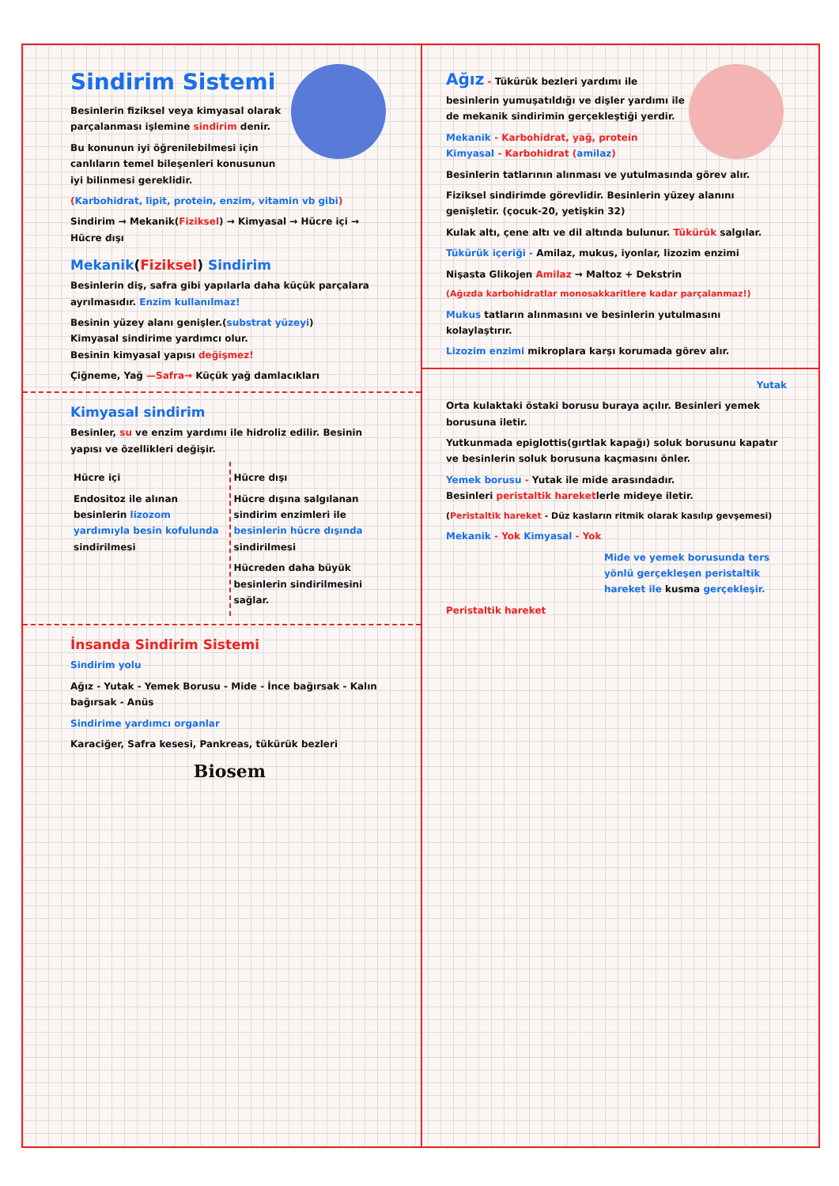Sindirim Sistemi
Besinlerin fiziksel veya kimyasal olarak parçalanması işlemine sindirim denir.
Bu konunun iyi öğrenilebilmesi için canlıların temel bileşenleri konusunun iyi bilinmesi gereklidir.
(Karbohidrat, lipit, protein, enzim, vitamin vb gibi)
Sindirim → Mekanik(Fiziksel) → Kimyasal → Hücre içi → Hücre dışı
Mekanik(Fiziksel) Sindirim
Besinlerin diş, safra gibi yapılarla daha küçük parçalara ayrılmasıdır. Enzim kullanılmaz!
Besinin yüzey alanı genişler.(substrat yüzeyi)
Kimyasal sindirime yardımcı olur.
Besinin kimyasal yapısı değişmez!
Çiğneme, Yağ —Safra→ Küçük yağ damlacıkları
Kimyasal sindirim
Besinler, su ve enzim yardımı ile hidroliz edilir. Besinin yapısı ve özellikleri değişir.
Hücre içi
Endositoz ile alınan besinlerin lizozom yardımıyla besin kofulunda sindirilmesi
Hücre dışı
Hücre dışına salgılanan sindirim enzimleri ile besinlerin hücre dışında sindirilmesi
Hücreden daha büyük besinlerin sindirilmesini sağlar.
İnsanda Sindirim Sistemi
Sindirim yolu
Ağız - Yutak - Yemek Borusu - Mide - İnce bağırsak - Kalın bağırsak - Anüs
Sindirime yardımcı organlar
Karaciğer, Safra kesesi, Pankreas, tükürük bezleri
Biosem
Ağız - Tükürük bezleri yardımı ile besinlerin yumuşatıldığı ve dişler yardımı ile de mekanik sindirimin gerçekleştiği yerdir.
Mekanik - Karbohidrat, yağ, protein
Kimyasal - Karbohidrat (amilaz)
Besinlerin tatlarının alınması ve yutulmasında görev alır.
Fiziksel sindirimde görevlidir. Besinlerin yüzey alanını genişletir. (çocuk-20, yetişkin 32)
Kulak altı, çene altı ve dil altında bulunur. Tükürük salgılar.
Tükürük içeriği - Amilaz, mukus, iyonlar, lizozim enzimi
Nişasta Glikojen Amilaz → Maltoz + Dekstrin
(Ağızda karbohidratlar monosakkaritlere kadar parçalanmaz!)
Mukus tatların alınmasını ve besinlerin yutulmasını kolaylaştırır.
Lizozim enzimi mikroplara karşı korumada görev alır.
Yutak
Orta kulaktaki östaki borusu buraya açılır. Besinleri yemek borusuna iletir.
Yutkunmada epiglottis(gırtlak kapağı) soluk borusunu kapatır ve besinlerin soluk borusuna kaçmasını önler.
Yemek borusu - Yutak ile mide arasındadır.
Besinleri peristaltik hareketlerle mideye iletir.
(Peristaltik hareket - Düz kasların ritmik olarak kasılıp gevşemesi)
Mekanik - Yok Kimyasal - Yok
Mide ve yemek borusunda ters yönlü gerçekleşen peristaltik hareket ile kusma gerçekleşir.
Peristaltik hareket